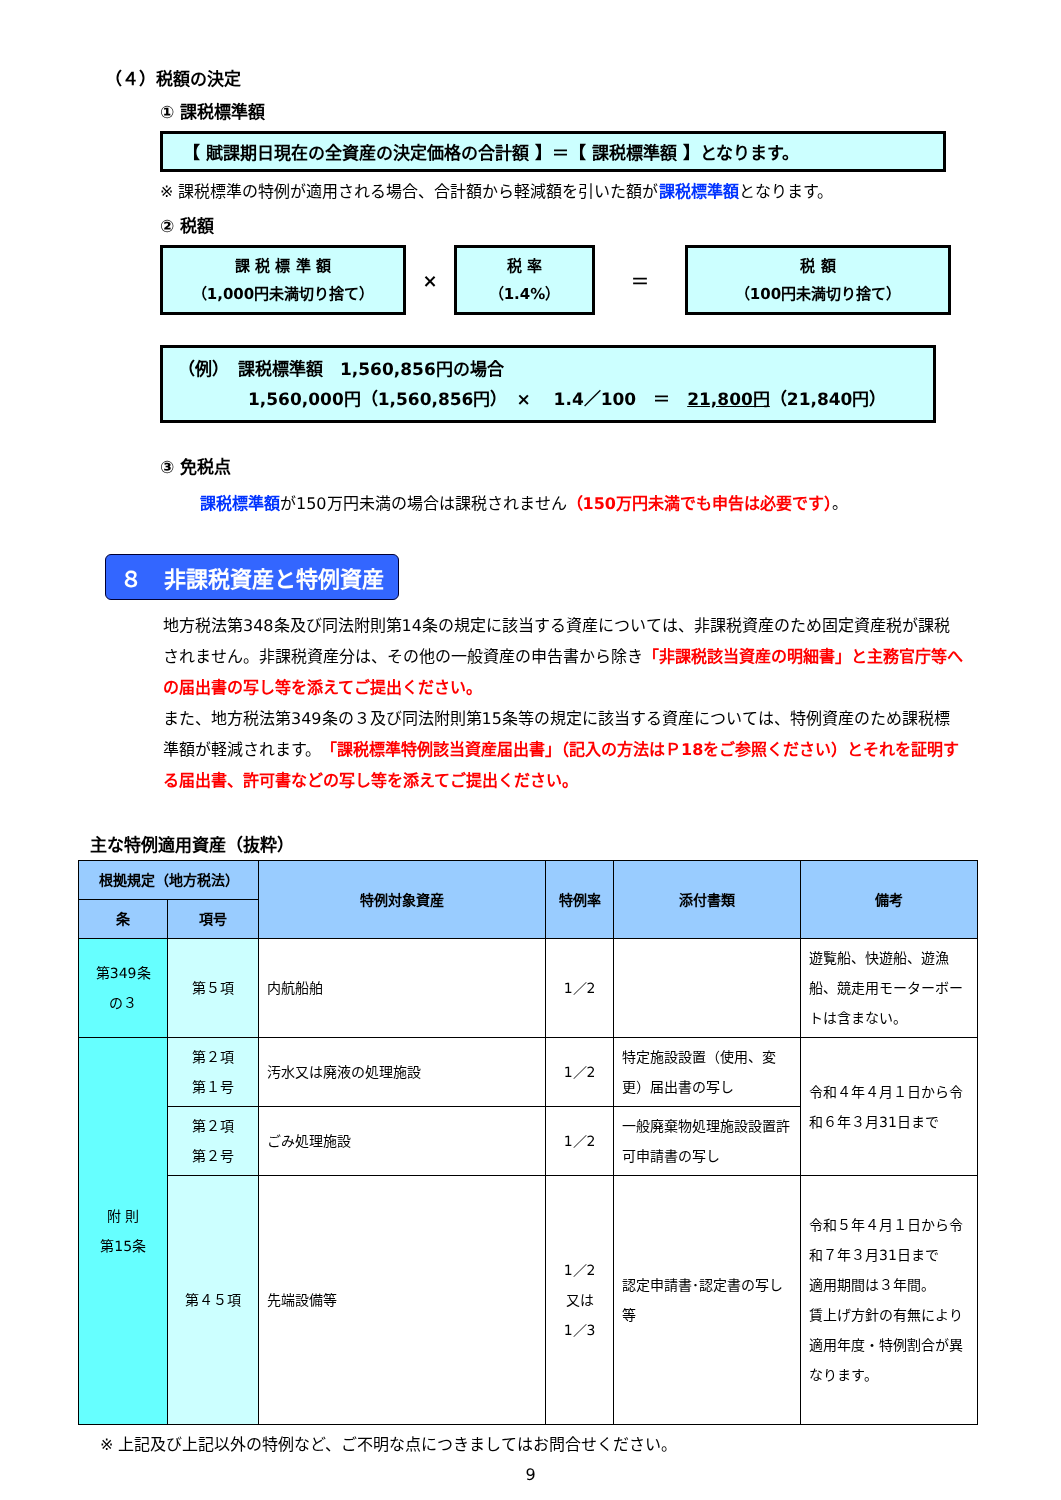（４）税額の決定
① 課税標準額
【 賦課期日現在の全資産の決定価格の合計額 】＝【 課税標準額 】となります。
※ 課税標準の特例が適用される場合、合計額から軽減額を引いた額が課税標準額となります。
② 税額
課 税 標 準 額
（1,000円未満切り捨て）
×
税 率
（1.4%）
＝
税 額
（100円未満切り捨て）
（例）　課税標準額　1,560,856円の場合
1,560,000円（1,560,856円）　×　 1.4／100　＝　21,800円（21,840円）
③ 免税点
課税標準額が150万円未満の場合は課税されません（150万円未満でも申告は必要です）。
８　非課税資産と特例資産
地方税法第348条及び同法附則第14条の規定に該当する資産については、非課税資産のため固定資産税が課税されません。非課税資産分は、その他の一般資産の申告書から除き「非課税該当資産の明細書」と主務官庁等への届出書の写し等を添えてご提出ください。
また、地方税法第349条の３及び同法附則第15条等の規定に該当する資産については、特例資産のため課税標準額が軽減されます。「課税標準特例該当資産届出書」（記入の方法はＰ18をご参照ください）とそれを証明する届出書、許可書などの写し等を添えてご提出ください。
主な特例適用資産（抜粋）
| 根拠規定（地方税法） | | 特例対象資産 | 特例率 | 添付書類 | 備考 |
| --- | --- | --- | --- | --- | --- |
| 条 | 項号 | | | | |
| 第349条 の３ | 第５項 | 内航船舶 | 1／2 | | 遊覧船、快遊船、遊漁船、競走用モーターボートは含まない。 |
| 附 則 第15条 | 第２項 第１号 | 汚水又は廃液の処理施設 | 1／2 | 特定施設設置（使用、変更）届出書の写し | 令和４年４月１日から令和６年３月31日まで |
| | 第２項 第２号 | ごみ処理施設 | 1／2 | 一般廃棄物処理施設設置許可申請書の写し | |
| | 第４５項 | 先端設備等 | 1／2 又は 1／3 | 認定申請書･認定書の写し等 | 令和５年４月１日から令和７年３月31日まで 適用期間は３年間。 賃上げ方針の有無により適用年度・特例割合が異なります。 |
※ 上記及び上記以外の特例など、ご不明な点につきましてはお問合せください。
9